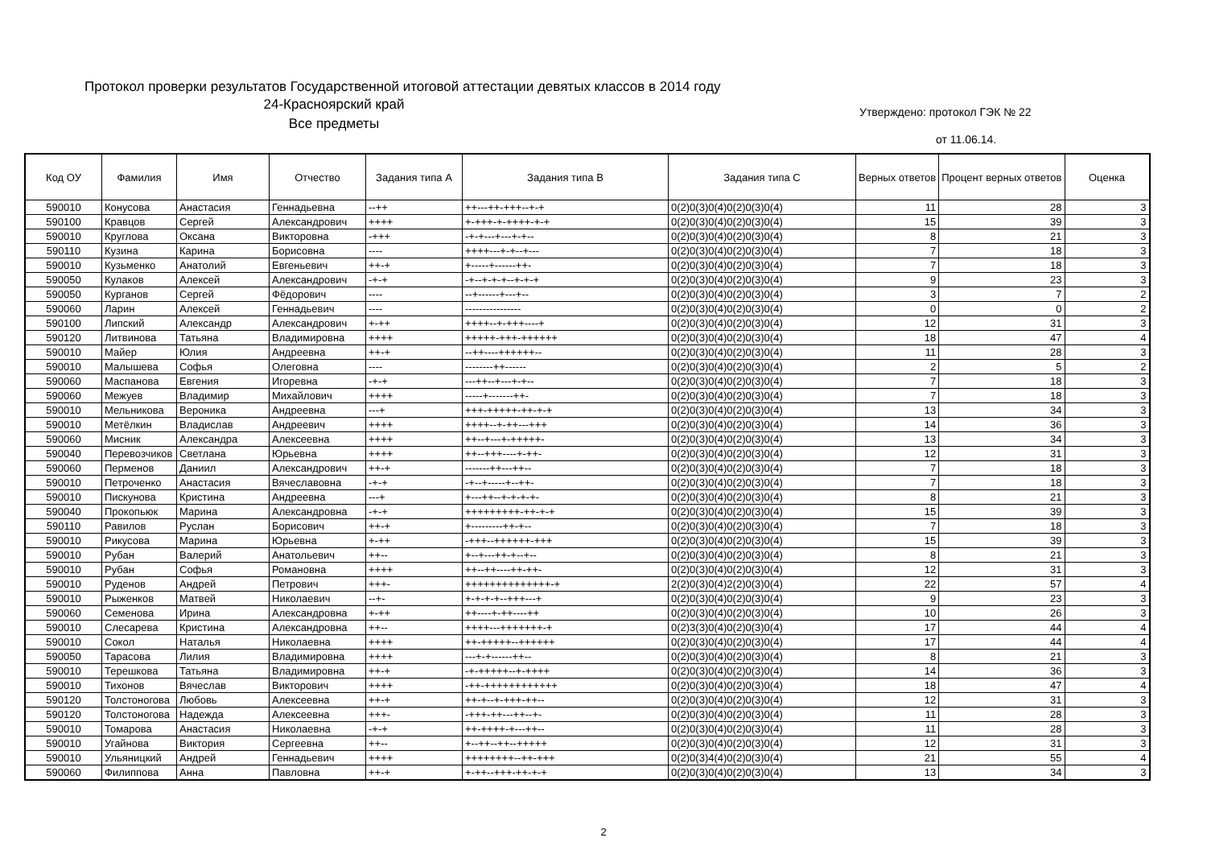Протокол проверки результатов Государственной итоговой аттестации девятых классов в 2014 году
24-Красноярский край
Все предметы
Утверждено: протокол ГЭК № 22
от 11.06.14.
| Код ОУ | Фамилия | Имя | Отчество | Задания типа А | Задания типа В | Задания типа С | Верных ответов | Процент верных ответов | Оценка |
| --- | --- | --- | --- | --- | --- | --- | --- | --- | --- |
| 590010 | Конусова | Анастасия | Геннадьевна | --++ | ++---++-+++--+-+ | 0(2)0(3)0(4)0(2)0(3)0(4) | 11 | 28 | 3 |
| 590100 | Кравцов | Сергей | Александрович | ++++ | +-+++-+-++++-+-+ | 0(2)0(3)0(4)0(2)0(3)0(4) | 15 | 39 | 3 |
| 590010 | Круглова | Оксана | Викторовна | -+++ | -+-+---+---+-+-- | 0(2)0(3)0(4)0(2)0(3)0(4) | 8 | 21 | 3 |
| 590110 | Кузина | Карина | Борисовна | ---- | ++++---+-+--+--- | 0(2)0(3)0(4)0(2)0(3)0(4) | 7 | 18 | 3 |
| 590010 | Кузьменко | Анатолий | Евгеньевич | ++-+ | +-----+------++- | 0(2)0(3)0(4)0(2)0(3)0(4) | 7 | 18 | 3 |
| 590050 | Кулаков | Алексей | Александрович | -+-+ | -+--+-+-+--+-+-+ | 0(2)0(3)0(4)0(2)0(3)0(4) | 9 | 23 | 3 |
| 590050 | Курганов | Сергей | Фёдорович | ---- | --+------+---+-- | 0(2)0(3)0(4)0(2)0(3)0(4) | 3 | 7 | 2 |
| 590060 | Ларин | Алексей | Геннадьевич | ---- | ---------------- | 0(2)0(3)0(4)0(2)0(3)0(4) | 0 | 0 | 2 |
| 590100 | Липский | Александр | Александрович | +-++ | ++++--+-+++----+ | 0(2)0(3)0(4)0(2)0(3)0(4) | 12 | 31 | 3 |
| 590120 | Литвинова | Татьяна | Владимировна | ++++ | +++++-+++-++++++ | 0(2)0(3)0(4)0(2)0(3)0(4) | 18 | 47 | 4 |
| 590010 | Майер | Юлия | Андреевна | ++-+ | --++----++++++-- | 0(2)0(3)0(4)0(2)0(3)0(4) | 11 | 28 | 3 |
| 590010 | Малышева | Софья | Олеговна | ---- | --------++------ | 0(2)0(3)0(4)0(2)0(3)0(4) | 2 | 5 | 2 |
| 590060 | Маспанова | Евгения | Игоревна | -+-+ | ---++--+---+-+-- | 0(2)0(3)0(4)0(2)0(3)0(4) | 7 | 18 | 3 |
| 590060 | Межуев | Владимир | Михайлович | ++++ | -----+-------++- | 0(2)0(3)0(4)0(2)0(3)0(4) | 7 | 18 | 3 |
| 590010 | Мельникова | Вероника | Андреевна | ---+ | +++-+++++-++-+-+ | 0(2)0(3)0(4)0(2)0(3)0(4) | 13 | 34 | 3 |
| 590010 | Метёлкин | Владислав | Андреевич | ++++ | ++++--+-++---+++ | 0(2)0(3)0(4)0(2)0(3)0(4) | 14 | 36 | 3 |
| 590060 | Мисник | Александра | Алексеевна | ++++ | ++--+---+-+++++- | 0(2)0(3)0(4)0(2)0(3)0(4) | 13 | 34 | 3 |
| 590040 | Перевозчиков | Светлана | Юрьевна | ++++ | ++--+++----+-++- | 0(2)0(3)0(4)0(2)0(3)0(4) | 12 | 31 | 3 |
| 590060 | Перменов | Даниил | Александрович | ++-+ | -------++---++-- | 0(2)0(3)0(4)0(2)0(3)0(4) | 7 | 18 | 3 |
| 590010 | Петроченко | Анастасия | Вячеславовна | -+-+ | -+--+-----+--++- | 0(2)0(3)0(4)0(2)0(3)0(4) | 7 | 18 | 3 |
| 590010 | Пискунова | Кристина | Андреевна | ---+ | +---++--+-+-+-+- | 0(2)0(3)0(4)0(2)0(3)0(4) | 8 | 21 | 3 |
| 590040 | Прокопьюк | Марина | Александровна | -+-+ | +++++++++-++-+-+ | 0(2)0(3)0(4)0(2)0(3)0(4) | 15 | 39 | 3 |
| 590110 | Равилов | Руслан | Борисович | ++-+ | +---------++-+-- | 0(2)0(3)0(4)0(2)0(3)0(4) | 7 | 18 | 3 |
| 590010 | Рикусова | Марина | Юрьевна | +-++ | -+++--++++++-+++ | 0(2)0(3)0(4)0(2)0(3)0(4) | 15 | 39 | 3 |
| 590010 | Рубан | Валерий | Анатольевич | ++-- | +--+---++-+--+-- | 0(2)0(3)0(4)0(2)0(3)0(4) | 8 | 21 | 3 |
| 590010 | Рубан | Софья | Романовна | ++++ | ++--++----++-++- | 0(2)0(3)0(4)0(2)0(3)0(4) | 12 | 31 | 3 |
| 590010 | Руденов | Андрей | Петрович | +++- | ++++++++++++++-+ | 2(2)0(3)0(4)2(2)0(3)0(4) | 22 | 57 | 4 |
| 590010 | Рыженков | Матвей | Николаевич | --+- | +-+-+-+--+++---+ | 0(2)0(3)0(4)0(2)0(3)0(4) | 9 | 23 | 3 |
| 590060 | Семенова | Ирина | Александровна | +-++ | ++----+-++----++ | 0(2)0(3)0(4)0(2)0(3)0(4) | 10 | 26 | 3 |
| 590010 | Слесарева | Кристина | Александровна | ++-- | ++++---+++++++-+ | 0(2)3(3)0(4)0(2)0(3)0(4) | 17 | 44 | 4 |
| 590010 | Сокол | Наталья | Николаевна | ++++ | ++-+++++--++++++ | 0(2)0(3)0(4)0(2)0(3)0(4) | 17 | 44 | 4 |
| 590050 | Тарасова | Лилия | Владимировна | ++++ | ---+-+------++-- | 0(2)0(3)0(4)0(2)0(3)0(4) | 8 | 21 | 3 |
| 590010 | Терешкова | Татьяна | Владимировна | ++-+ | -+-+++++--+-++++ | 0(2)0(3)0(4)0(2)0(3)0(4) | 14 | 36 | 3 |
| 590010 | Тихонов | Вячеслав | Викторович | ++++ | -++-++++++++++++ | 0(2)0(3)0(4)0(2)0(3)0(4) | 18 | 47 | 4 |
| 590120 | Толстоногова | Любовь | Алексеевна | ++-+ | ++-+--+-+++-++-- | 0(2)0(3)0(4)0(2)0(3)0(4) | 12 | 31 | 3 |
| 590120 | Толстоногова | Надежда | Алексеевна | +++- | -+++-++---++--+- | 0(2)0(3)0(4)0(2)0(3)0(4) | 11 | 28 | 3 |
| 590010 | Томарова | Анастасия | Николаевна | -+-+ | ++-++++-+---++-- | 0(2)0(3)0(4)0(2)0(3)0(4) | 11 | 28 | 3 |
| 590010 | Угайнова | Виктория | Сергеевна | ++-- | +--++--++--+++++ | 0(2)0(3)0(4)0(2)0(3)0(4) | 12 | 31 | 3 |
| 590010 | Ульяницкий | Андрей | Геннадьевич | ++++ | ++++++++--++-+++ | 0(2)0(3)4(4)0(2)0(3)0(4) | 21 | 55 | 4 |
| 590060 | Филиппова | Анна | Павловна | ++-+ | +-++--+++-++-+-+ | 0(2)0(3)0(4)0(2)0(3)0(4) | 13 | 34 | 3 |
2